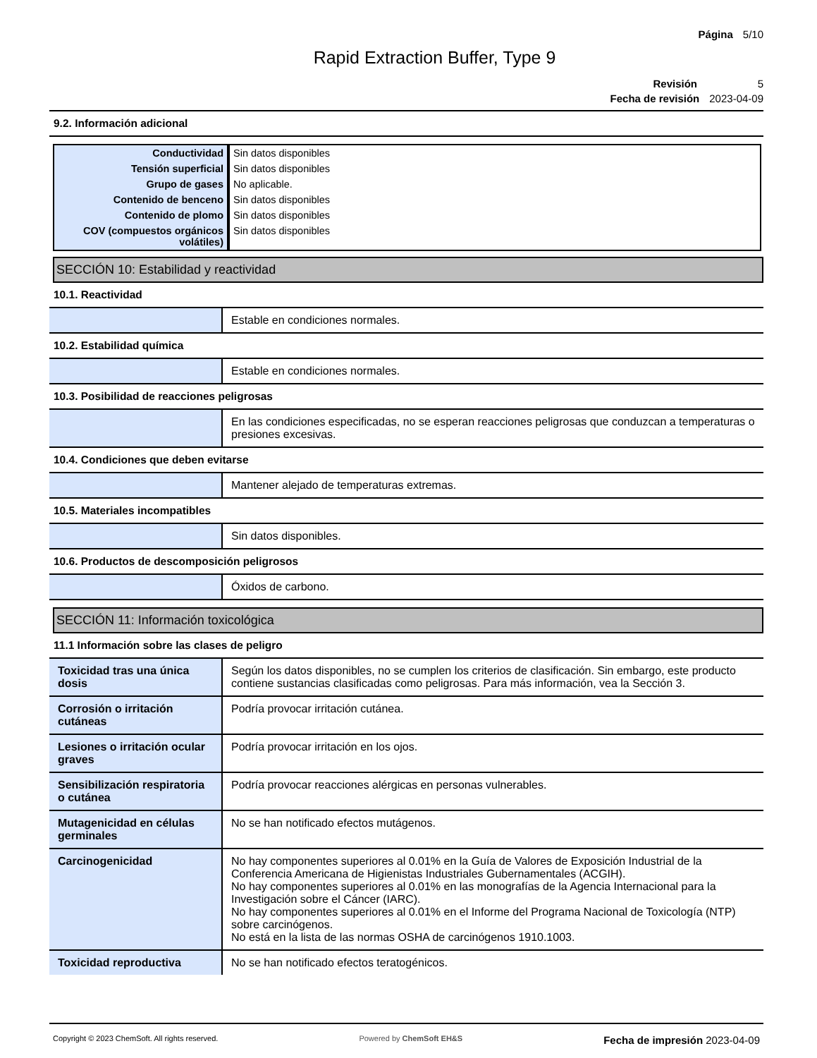Página 5/10
Rapid Extraction Buffer, Type 9
Revisión 5
Fecha de revisión 2023-04-09
9.2. Información adicional
| Conductividad | Sin datos disponibles |
| Tensión superficial | Sin datos disponibles |
| Grupo de gases | No aplicable. |
| Contenido de benceno | Sin datos disponibles |
| Contenido de plomo | Sin datos disponibles |
| COV (compuestos orgánicos volátiles) | Sin datos disponibles |
SECCIÓN 10: Estabilidad y reactividad
10.1. Reactividad
| | Estable en condiciones normales. |
10.2. Estabilidad química
| | Estable en condiciones normales. |
10.3. Posibilidad de reacciones peligrosas
| | En las condiciones especificadas, no se esperan reacciones peligrosas que conduzcan a temperaturas o presiones excesivas. |
10.4. Condiciones que deben evitarse
| | Mantener alejado de temperaturas extremas. |
10.5. Materiales incompatibles
| | Sin datos disponibles. |
10.6. Productos de descomposición peligrosos
| | Óxidos de carbono. |
SECCIÓN 11: Información toxicológica
11.1 Información sobre las clases de peligro
| Toxicidad tras una única dosis | Según los datos disponibles, no se cumplen los criterios de clasificación. Sin embargo, este producto contiene sustancias clasificadas como peligrosas. Para más información, vea la Sección 3. |
| Corrosión o irritación cutáneas | Podría provocar irritación cutánea. |
| Lesiones o irritación ocular graves | Podría provocar irritación en los ojos. |
| Sensibilización respiratoria o cutánea | Podría provocar reacciones alérgicas en personas vulnerables. |
| Mutagenicidad en células germinales | No se han notificado efectos mutágenos. |
| Carcinogenicidad | No hay componentes superiores al 0.01% en la Guía de Valores de Exposición Industrial de la Conferencia Americana de Higienistas Industriales Gubernamentales (ACGIH). No hay componentes superiores al 0.01% en las monografías de la Agencia Internacional para la Investigación sobre el Cáncer (IARC). No hay componentes superiores al 0.01% en el Informe del Programa Nacional de Toxicología (NTP) sobre carcinógenos. No está en la lista de las normas OSHA de carcinógenos 1910.1003. |
| Toxicidad reproductiva | No se han notificado efectos teratogénicos. |
Copyright © 2023 ChemSoft. All rights reserved. Powered by ChemSoft EH&S Fecha de impresión 2023-04-09